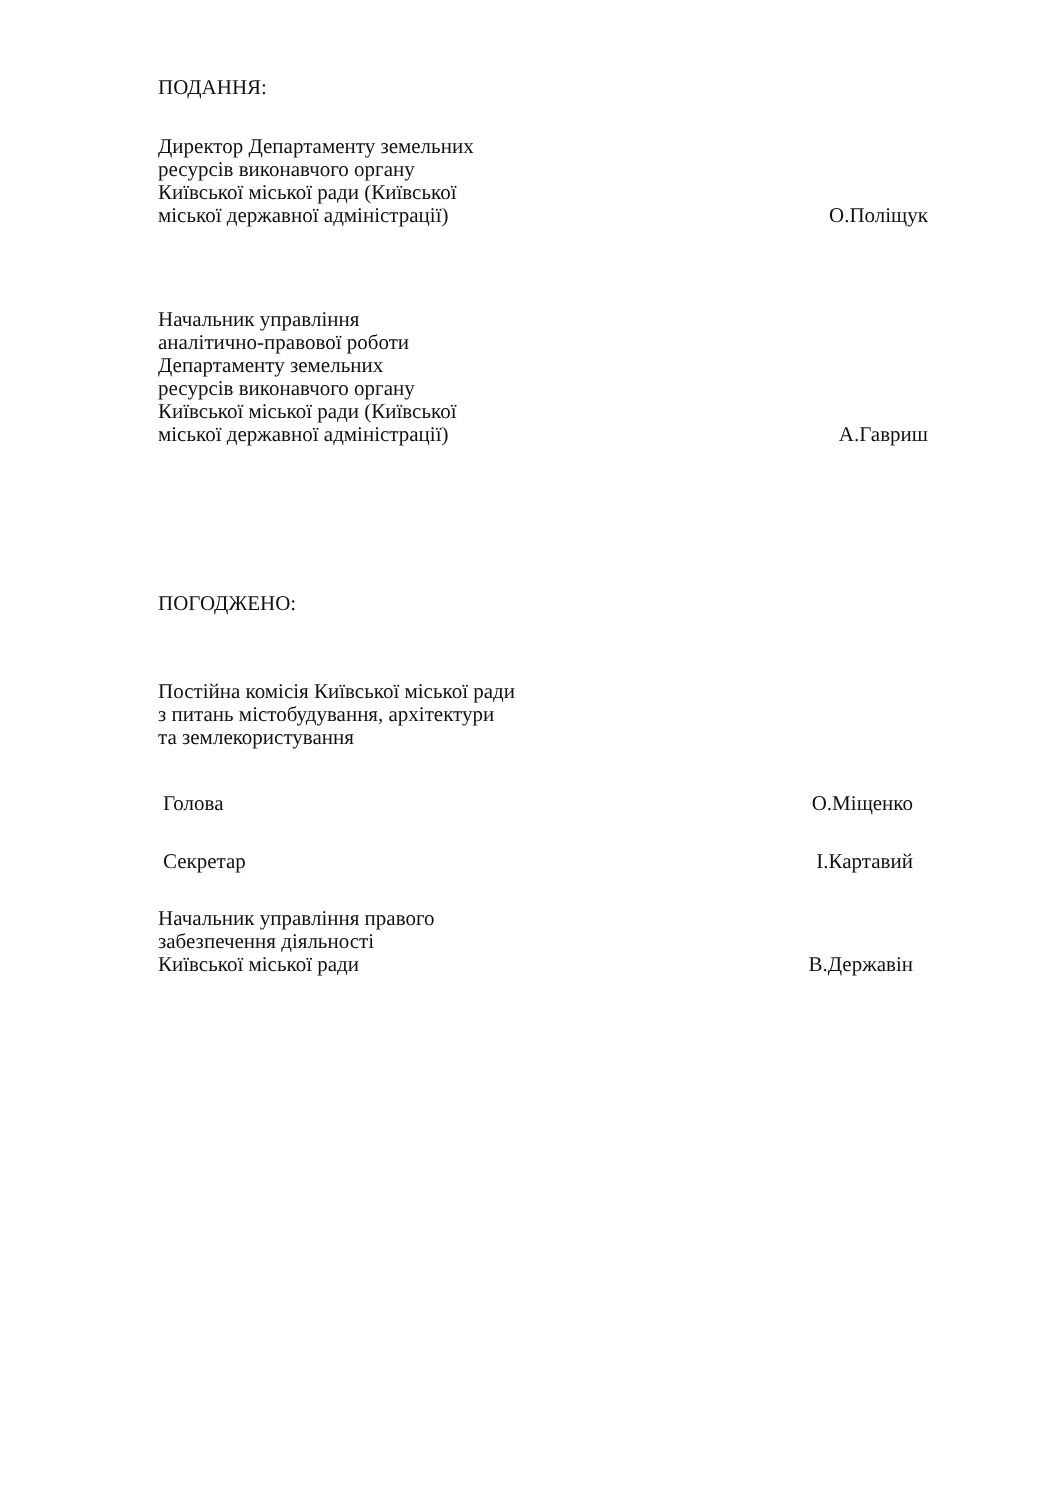ПОДАННЯ:
Директор Департаменту земельних
ресурсів виконавчого органу
Київської міської ради (Київської
міської державної адміністрації)
О.Поліщук
Начальник управління
аналітично-правової роботи
Департаменту земельних
ресурсів виконавчого органу
Київської міської ради (Київської
міської державної адміністрації)
А.Гавриш
ПОГОДЖЕНО:
Постійна комісія Київської міської ради
з питань містобудування, архітектури
та землекористування
Голова
О.Міщенко
Секретар
І.Картавий
Начальник управління правого
забезпечення діяльності
Київської міської ради
В.Державін